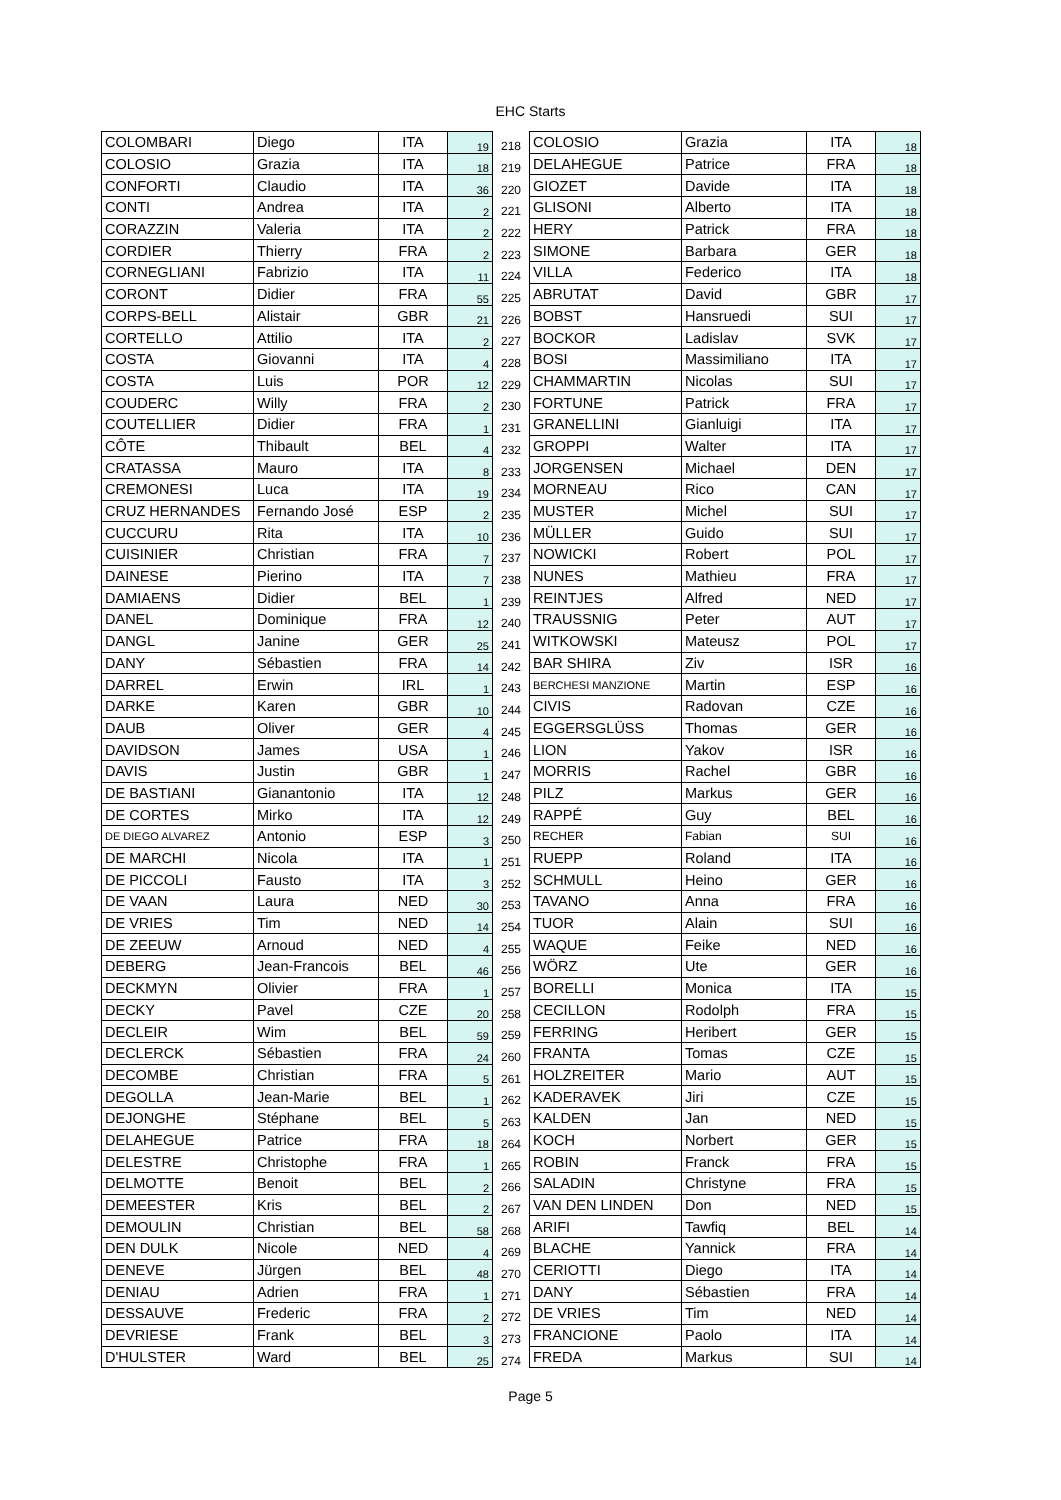EHC Starts
| COLOMBARI | Diego | ITA | 19 | 218 | COLOSIO | Grazia | ITA | 18 |
| COLOSIO | Grazia | ITA | 18 | 219 | DELAHEGUE | Patrice | FRA | 18 |
| CONFORTI | Claudio | ITA | 36 | 220 | GIOZET | Davide | ITA | 18 |
| CONTI | Andrea | ITA | 2 | 221 | GLISONI | Alberto | ITA | 18 |
| CORAZZIN | Valeria | ITA | 2 | 222 | HERY | Patrick | FRA | 18 |
| CORDIER | Thierry | FRA | 2 | 223 | SIMONE | Barbara | GER | 18 |
| CORNEGLIANI | Fabrizio | ITA | 11 | 224 | VILLA | Federico | ITA | 18 |
| CORONT | Didier | FRA | 55 | 225 | ABRUTAT | David | GBR | 17 |
| CORPS-BELL | Alistair | GBR | 21 | 226 | BOBST | Hansruedi | SUI | 17 |
| CORTELLO | Attilio | ITA | 2 | 227 | BOCKOR | Ladislav | SVK | 17 |
| COSTA | Giovanni | ITA | 4 | 228 | BOSI | Massimiliano | ITA | 17 |
| COSTA | Luis | POR | 12 | 229 | CHAMMARTIN | Nicolas | SUI | 17 |
| COUDERC | Willy | FRA | 2 | 230 | FORTUNE | Patrick | FRA | 17 |
| COUTELLIER | Didier | FRA | 1 | 231 | GRANELLINI | Gianluigi | ITA | 17 |
| CÔTE | Thibault | BEL | 4 | 232 | GROPPI | Walter | ITA | 17 |
| CRATASSA | Mauro | ITA | 8 | 233 | JORGENSEN | Michael | DEN | 17 |
| CREMONESI | Luca | ITA | 19 | 234 | MORNEAU | Rico | CAN | 17 |
| CRUZ HERNANDES | Fernando José | ESP | 2 | 235 | MUSTER | Michel | SUI | 17 |
| CUCCURU | Rita | ITA | 10 | 236 | MÜLLER | Guido | SUI | 17 |
| CUISINIER | Christian | FRA | 7 | 237 | NOWICKI | Robert | POL | 17 |
| DAINESE | Pierino | ITA | 7 | 238 | NUNES | Mathieu | FRA | 17 |
| DAMIAENS | Didier | BEL | 1 | 239 | REINTJES | Alfred | NED | 17 |
| DANEL | Dominique | FRA | 12 | 240 | TRAUSSNIG | Peter | AUT | 17 |
| DANGL | Janine | GER | 25 | 241 | WITKOWSKI | Mateusz | POL | 17 |
| DANY | Sébastien | FRA | 14 | 242 | BAR SHIRA | Ziv | ISR | 16 |
| DARREL | Erwin | IRL | 1 | 243 | BERCHESI MANZIONE | Martin | ESP | 16 |
| DARKE | Karen | GBR | 10 | 244 | CIVIS | Radovan | CZE | 16 |
| DAUB | Oliver | GER | 4 | 245 | EGGERSGLÜSS | Thomas | GER | 16 |
| DAVIDSON | James | USA | 1 | 246 | LION | Yakov | ISR | 16 |
| DAVIS | Justin | GBR | 1 | 247 | MORRIS | Rachel | GBR | 16 |
| DE BASTIANI | Gianantonio | ITA | 12 | 248 | PILZ | Markus | GER | 16 |
| DE CORTES | Mirko | ITA | 12 | 249 | RAPPÉ | Guy | BEL | 16 |
| DE DIEGO ALVAREZ | Antonio | ESP | 3 | 250 | RECHER | Fabian | SUI | 16 |
| DE MARCHI | Nicola | ITA | 1 | 251 | RUEPP | Roland | ITA | 16 |
| DE PICCOLI | Fausto | ITA | 3 | 252 | SCHMULL | Heino | GER | 16 |
| DE VAAN | Laura | NED | 30 | 253 | TAVANO | Anna | FRA | 16 |
| DE VRIES | Tim | NED | 14 | 254 | TUOR | Alain | SUI | 16 |
| DE ZEEUW | Arnoud | NED | 4 | 255 | WAQUE | Feike | NED | 16 |
| DEBERG | Jean-Francois | BEL | 46 | 256 | WÖRZ | Ute | GER | 16 |
| DECKMYN | Olivier | FRA | 1 | 257 | BORELLI | Monica | ITA | 15 |
| DECKY | Pavel | CZE | 20 | 258 | CECILLON | Rodolph | FRA | 15 |
| DECLEIR | Wim | BEL | 59 | 259 | FERRING | Heribert | GER | 15 |
| DECLERCK | Sébastien | FRA | 24 | 260 | FRANTA | Tomas | CZE | 15 |
| DECOMBE | Christian | FRA | 5 | 261 | HOLZREITER | Mario | AUT | 15 |
| DEGOLLA | Jean-Marie | BEL | 1 | 262 | KADERAVEK | Jiri | CZE | 15 |
| DEJONGHE | Stéphane | BEL | 5 | 263 | KALDEN | Jan | NED | 15 |
| DELAHEGUE | Patrice | FRA | 18 | 264 | KOCH | Norbert | GER | 15 |
| DELESTRE | Christophe | FRA | 1 | 265 | ROBIN | Franck | FRA | 15 |
| DELMOTTE | Benoit | BEL | 2 | 266 | SALADIN | Christyne | FRA | 15 |
| DEMEESTER | Kris | BEL | 2 | 267 | VAN DEN LINDEN | Don | NED | 15 |
| DEMOULIN | Christian | BEL | 58 | 268 | ARIFI | Tawfiq | BEL | 14 |
| DEN DULK | Nicole | NED | 4 | 269 | BLACHE | Yannick | FRA | 14 |
| DENEVE | Jürgen | BEL | 48 | 270 | CERIOTTI | Diego | ITA | 14 |
| DENIAU | Adrien | FRA | 1 | 271 | DANY | Sébastien | FRA | 14 |
| DESSAUVE | Frederic | FRA | 2 | 272 | DE VRIES | Tim | NED | 14 |
| DEVRIESE | Frank | BEL | 3 | 273 | FRANCIONE | Paolo | ITA | 14 |
| D'HULSTER | Ward | BEL | 25 | 274 | FREDA | Markus | SUI | 14 |
Page 5